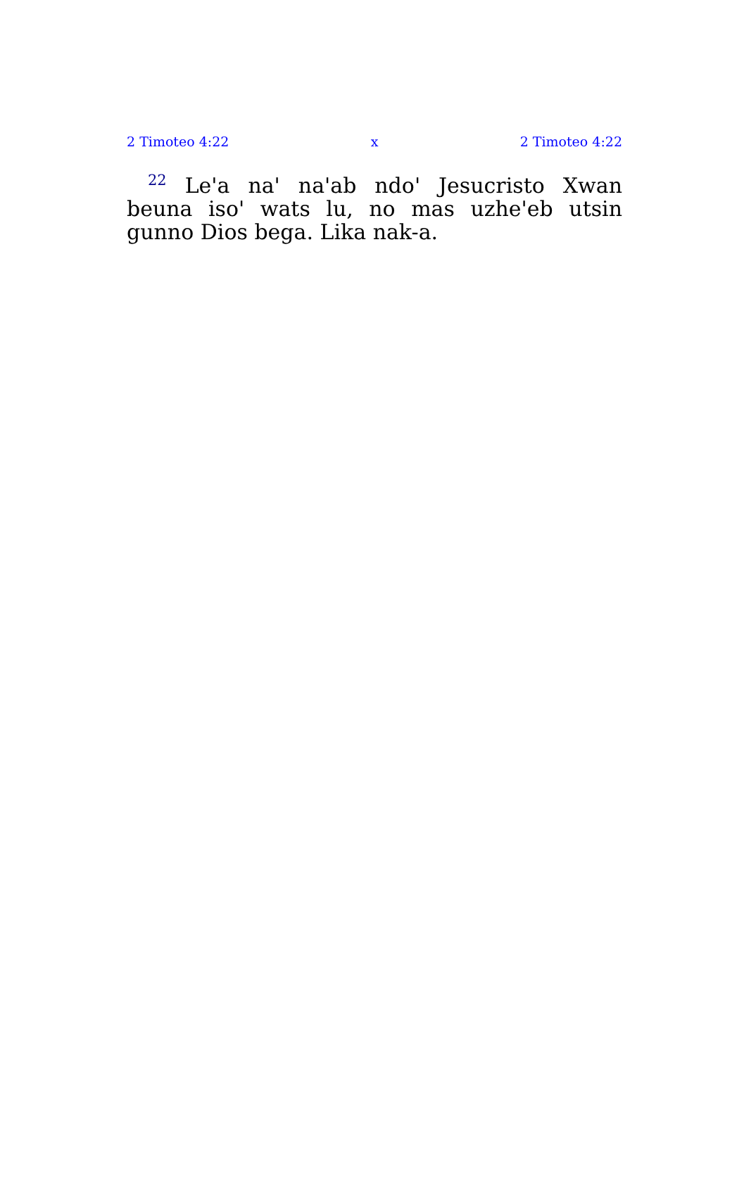2 Timoteo 4:22 x 2 Timoteo 4:22
<sup>22</sup> Le'a na' na'ab ndo' Jesucristo Xwan beuna iso' wats lu, no mas uzhe'eb utsin gunno Dios bega. Lika nak-a.